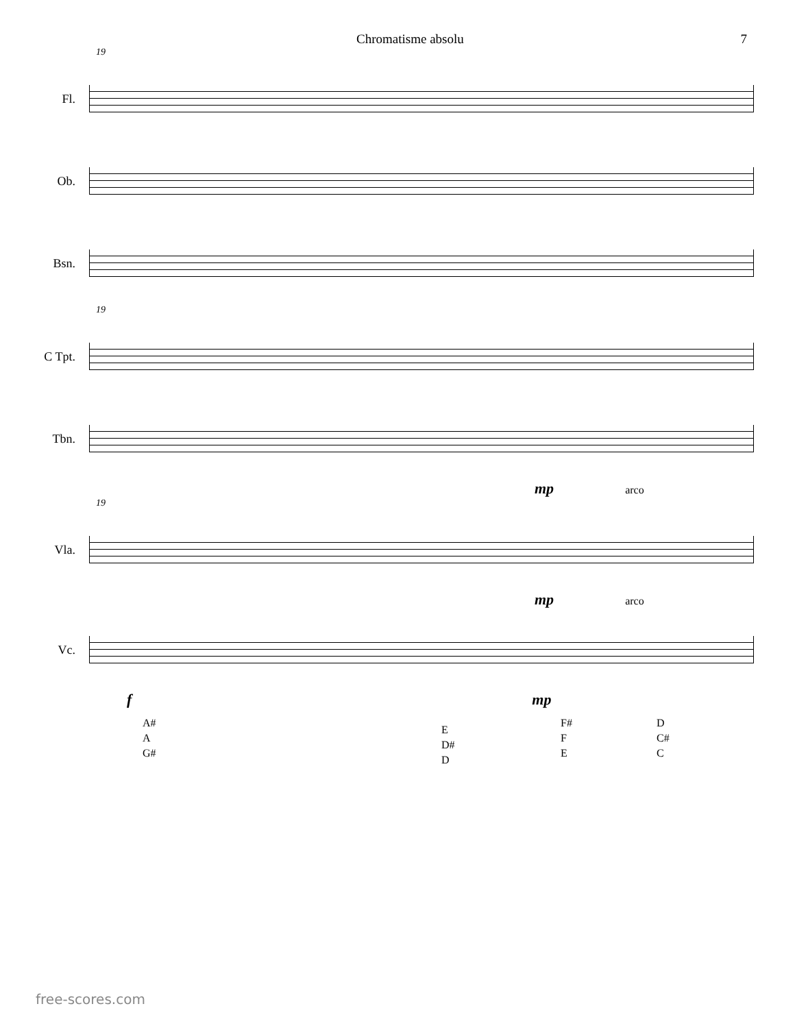Chromatisme absolu 7
19
Fl.
Ob.
Bsn.
19
C Tpt.
Tbn.
mp arco
19
Vla.
mp arco
Vc.
f mp
A#
A
G#
E
D#
D
F#
F
E
D
C#
C
free-scores.com